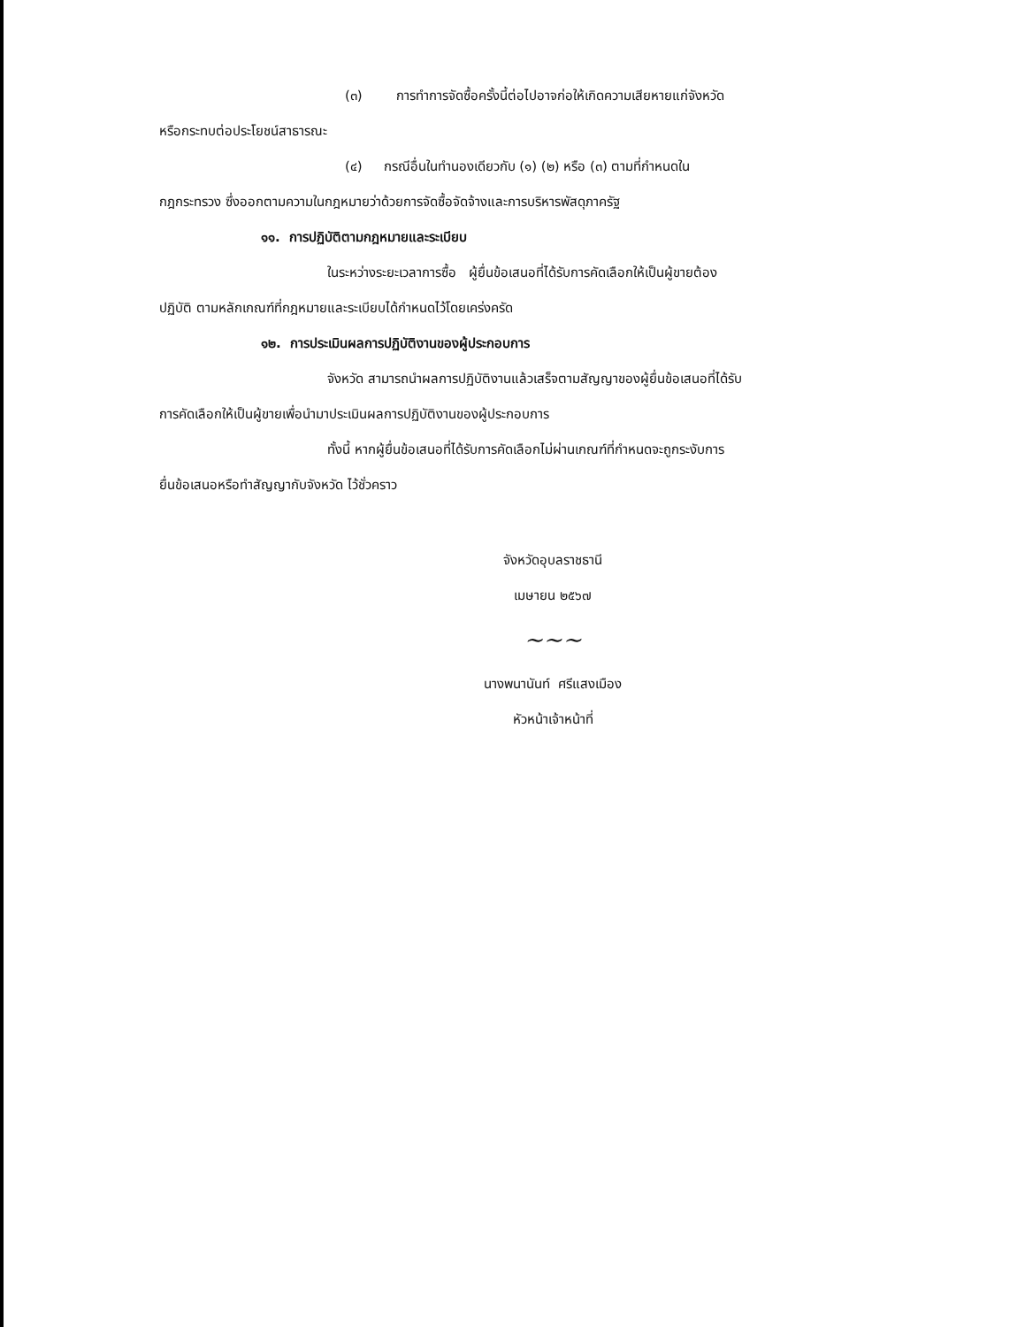(๓) การทำการจัดซื้อครั้งนี้ต่อไปอาจก่อให้เกิดความเสียหายแก่จังหวัด
หรือกระทบต่อประโยชน์สาธารณะ
(๔) กรณีอื่นในทำนองเดียวกับ (๑) (๒) หรือ (๓) ตามที่กำหนดใน
กฎกระทรวง ซึ่งออกตามความในกฎหมายว่าด้วยการจัดซื้อจัดจ้างและการบริหารพัสดุภาครัฐ
๑๑. การปฏิบัติตามกฎหมายและระเบียบ
ในระหว่างระยะเวลาการซื้อ ผู้ยื่นข้อเสนอที่ได้รับการคัดเลือกให้เป็นผู้ขายต้อง
ปฏิบัติ ตามหลักเกณฑ์ที่กฎหมายและระเบียบได้กำหนดไว้โดยเคร่งครัด
๑๒. การประเมินผลการปฏิบัติงานของผู้ประกอบการ
จังหวัด สามารถนำผลการปฏิบัติงานแล้วเสร็จตามสัญญาของผู้ยื่นข้อเสนอที่ได้รับ
การคัดเลือกให้เป็นผู้ขายเพื่อนำมาประเมินผลการปฏิบัติงานของผู้ประกอบการ
ทั้งนี้ หากผู้ยื่นข้อเสนอที่ได้รับการคัดเลือกไม่ผ่านเกณฑ์ที่กำหนดจะถูกระงับการ
ยื่นข้อเสนอหรือทำสัญญากับจังหวัด ไว้ชั่วคราว
จังหวัดอุบลราชธานี
เมษายน ๒๕๖๗
~~~
นางพนานันท์ ศรีแสงเมือง
หัวหน้าเจ้าหน้าที่